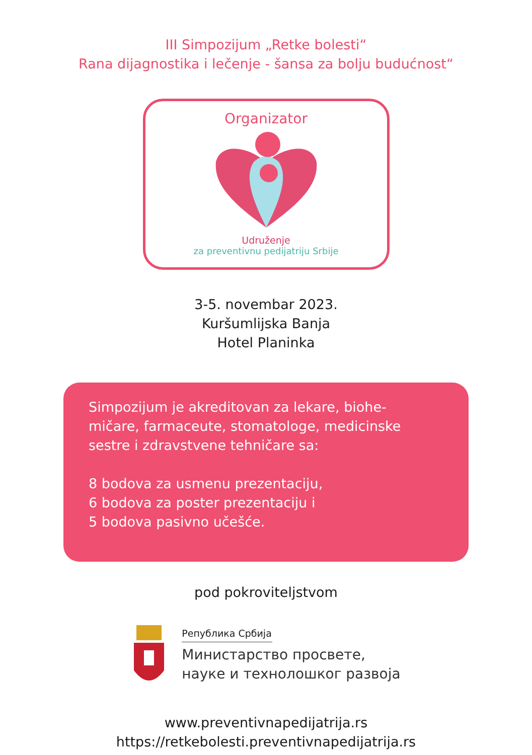III Simpozijum „Retke bolesti“
Rana dijagnostika i lečenje - šansa za bolju budućnost“
Organizator
Udruženje
za preventivnu pedijatriju Srbije
3-5. novembar 2023.
Kuršumlijska Banja
Hotel Planinka
Simpozijum je akreditovan za lekare, biohe-
mičare, farmaceute, stomatologe, medicinske
sestre i zdravstvene tehničare sa:
8 bodova za usmenu prezentaciju,
6 bodova za poster prezentaciju i
5 bodova pasivno učešće.
pod pokroviteljstvom
Република Србија
Министарство просвете,
науке и технолошког развоја
www.preventivnapedijatrija.rs
https://retkebolesti.preventivnapedijatrija.rs